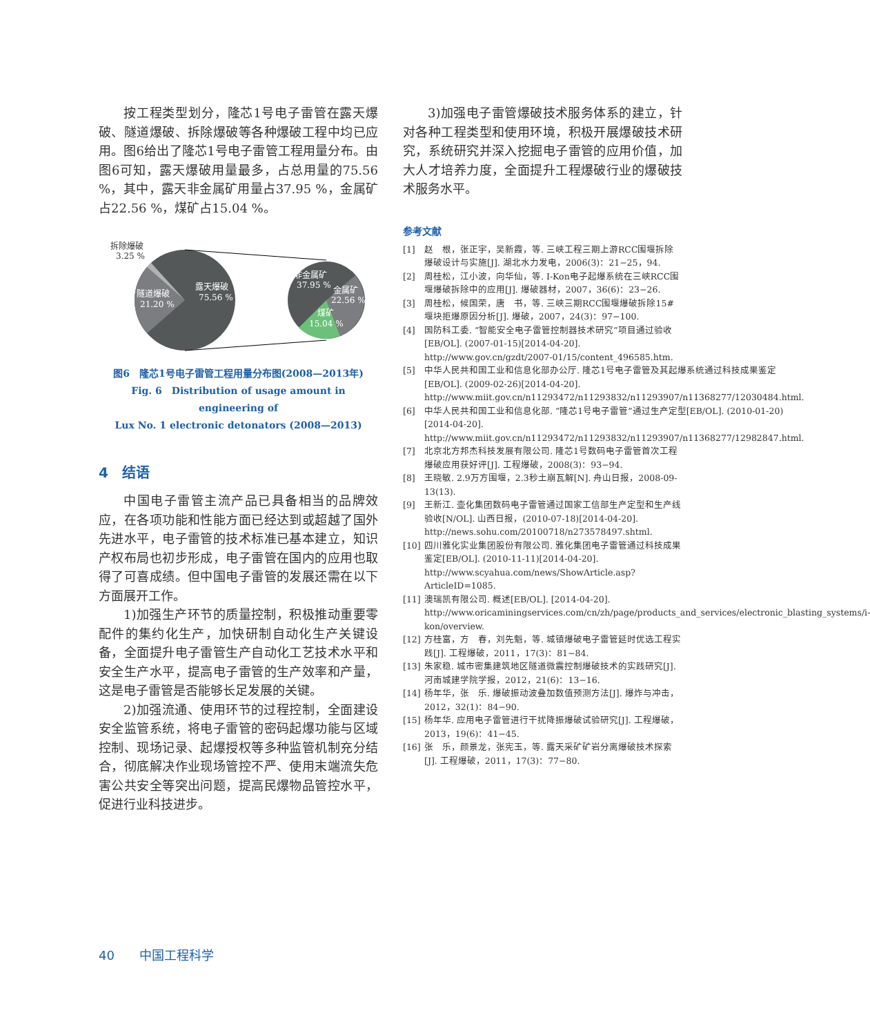按工程类型划分，隆芯1号电子雷管在露天爆破、隧道爆破、拆除爆破等各种爆破工程中均已应用。图6给出了隆芯1号电子雷管工程用量分布。由图6可知，露天爆破用量最多，占总用量的75.56 %，其中，露天非金属矿用量占37.95 %，金属矿占22.56 %，煤矿占15.04 %。
拆除爆破
3.25 %
隧道爆破
21.20 %
露天爆破
75.56 %
非金属矿
37.95 %
金属矿
22.56 %
煤矿
15.04 %
图6　隆芯1号电子雷管工程用量分布图(2008—2013年)
Fig. 6　Distribution of usage amount in engineering of
Lux No. 1 electronic detonators (2008—2013)
4　结语
中国电子雷管主流产品已具备相当的品牌效应，在各项功能和性能方面已经达到或超越了国外先进水平，电子雷管的技术标准已基本建立，知识产权布局也初步形成，电子雷管在国内的应用也取得了可喜成绩。但中国电子雷管的发展还需在以下方面展开工作。
1)加强生产环节的质量控制，积极推动重要零配件的集约化生产，加快研制自动化生产关键设备，全面提升电子雷管生产自动化工艺技术水平和安全生产水平，提高电子雷管的生产效率和产量，这是电子雷管是否能够长足发展的关键。
2)加强流通、使用环节的过程控制，全面建设安全监管系统，将电子雷管的密码起爆功能与区域控制、现场记录、起爆授权等多种监管机制充分结合，彻底解决作业现场管控不严、使用末端流失危害公共安全等突出问题，提高民爆物品管控水平，促进行业科技进步。
3)加强电子雷管爆破技术服务体系的建立，针对各种工程类型和使用环境，积极开展爆破技术研究，系统研究并深入挖掘电子雷管的应用价值，加大人才培养力度，全面提升工程爆破行业的爆破技术服务水平。
参考文献
[1] 赵　根，张正宇，吴新霞，等. 三峡工程三期上游RCC围堰拆除爆破设计与实施[J]. 湖北水力发电，2006(3)：21−25，94.
[2] 周桂松，江小波，向华仙，等. I-Kon电子起爆系统在三峡RCC围堰爆破拆除中的应用[J]. 爆破器材，2007，36(6)：23−26.
[3] 周桂松，候国荣，唐　书，等. 三峡三期RCC围堰爆破拆除15#堰块拒爆原因分析[J]. 爆破，2007，24(3)：97−100.
[4] 国防科工委. “智能安全电子雷管控制器技术研究”项目通过验收[EB/OL]. (2007-01-15)[2014-04-20]. http://www.gov.cn/gzdt/2007-01/15/content_496585.htm.
[5] 中华人民共和国工业和信息化部办公厅. 隆芯1号电子雷管及其起爆系统通过科技成果鉴定[EB/OL]. (2009-02-26)[2014-04-20]. http://www.miit.gov.cn/n11293472/n11293832/n11293907/n11368277/12030484.html.
[6] 中华人民共和国工业和信息化部. “隆芯1号电子雷管”通过生产定型[EB/OL]. (2010-01-20)[2014-04-20]. http://www.miit.gov.cn/n11293472/n11293832/n11293907/n11368277/12982847.html.
[7] 北京北方邦杰科技发展有限公司. 隆芯1号数码电子雷管首次工程爆破应用获好评[J]. 工程爆破，2008(3)：93−94.
[8] 王晓敏. 2.9万方围堰，2.3秒土崩瓦解[N]. 舟山日报，2008-09-13(13).
[9] 王新江. 壶化集团数码电子雷管通过国家工信部生产定型和生产线验收[N/OL]. 山西日报，(2010-07-18)[2014-04-20]. http://news.sohu.com/20100718/n273578497.shtml.
[10] 四川雅化实业集团股份有限公司. 雅化集团电子雷管通过科技成果鉴定[EB/OL]. (2010-11-11)[2014-04-20]. http://www.scyahua.com/news/ShowArticle.asp?ArticleID=1085.
[11] 澳瑞凯有限公司. 概述[EB/OL]. [2014-04-20]. http://www.oricaminingservices.com/cn/zh/page/products_and_services/electronic_blasting_systems/i-kon/overview.
[12] 方桂富，方　春，刘先魁，等. 城镇爆破电子雷管延时优选工程实践[J]. 工程爆破，2011，17(3)：81−84.
[13] 朱家稳. 城市密集建筑地区隧道微震控制爆破技术的实践研究[J]. 河南城建学院学报，2012，21(6)：13−16.
[14] 杨年华，张　乐. 爆破振动波叠加数值预测方法[J]. 爆炸与冲击，2012，32(1)：84−90.
[15] 杨年华. 应用电子雷管进行干扰降振爆破试验研究[J]. 工程爆破，2013，19(6)：41−45.
[16] 张　乐，颜景龙，张宪玉，等. 露天采矿矿岩分离爆破技术探索[J]. 工程爆破，2011，17(3)：77−80.
40　　中国工程科学